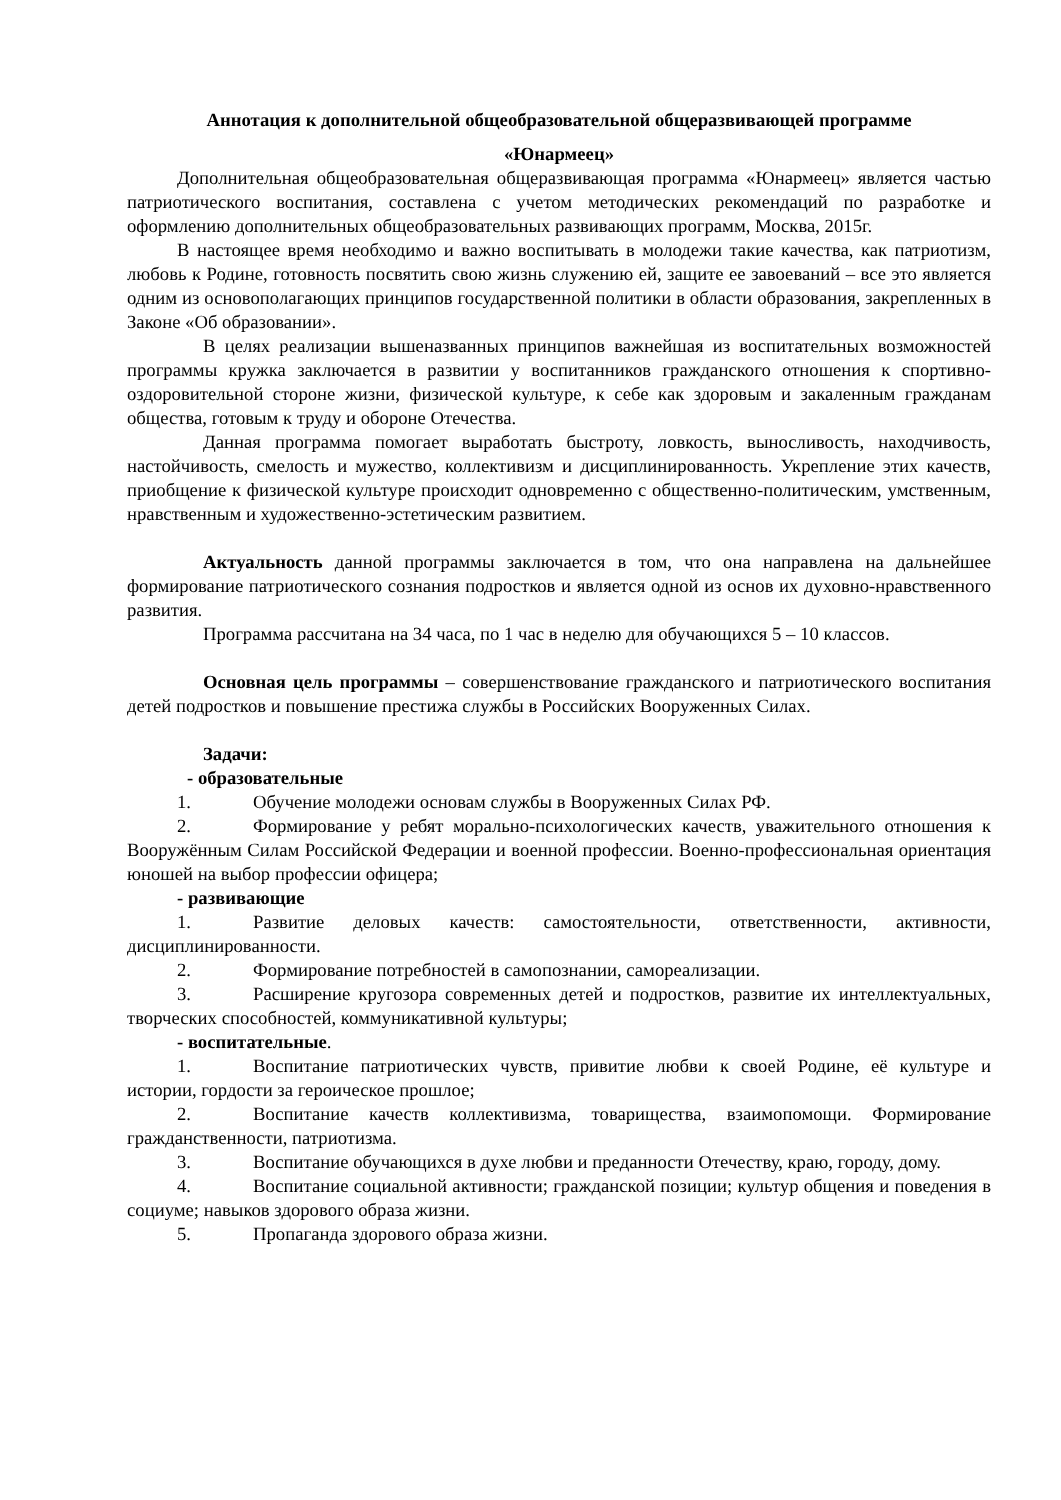Аннотация к дополнительной общеобразовательной общеразвивающей программе
«Юнармеец»
Дополнительная общеобразовательная общеразвивающая программа «Юнармеец» является частью патриотического воспитания, составлена с учетом методических рекомендаций по разработке и оформлению дополнительных общеобразовательных развивающих программ, Москва, 2015г.
В настоящее время необходимо и важно воспитывать в молодежи такие качества, как патриотизм, любовь к Родине, готовность посвятить свою жизнь служению ей, защите ее завоеваний – все это является одним из основополагающих принципов государственной политики в области образования, закрепленных в Законе «Об образовании».
В целях реализации вышеназванных принципов важнейшая из воспитательных возможностей программы кружка заключается в развитии у воспитанников гражданского отношения к спортивно-оздоровительной стороне жизни, физической культуре, к себе как здоровым и закаленным гражданам общества, готовым к труду и обороне Отечества.
Данная программа помогает выработать быстроту, ловкость, выносливость, находчивость, настойчивость, смелость и мужество, коллективизм и дисциплинированность. Укрепление этих качеств, приобщение к физической культуре происходит одновременно с общественно-политическим, умственным, нравственным и художественно-эстетическим развитием.
Актуальность данной программы заключается в том, что она направлена на дальнейшее формирование патриотического сознания подростков и является одной из основ их духовно-нравственного развития.
Программа рассчитана на 34 часа, по 1 час в неделю для обучающихся 5 – 10 классов.
Основная цель программы – совершенствование гражданского и патриотического воспитания детей подростков и повышение престижа службы в Российских Вооруженных Силах.
Задачи:
- образовательные
1. Обучение молодежи основам службы в Вооруженных Силах РФ.
2. Формирование у ребят морально-психологических качеств, уважительного отношения к Вооружённым Силам Российской Федерации и военной профессии. Военно-профессиональная ориентация юношей на выбор профессии офицера;
- развивающие
1. Развитие деловых качеств: самостоятельности, ответственности, активности, дисциплинированности.
2. Формирование потребностей в самопознании, самореализации.
3. Расширение кругозора современных детей и подростков, развитие их интеллектуальных, творческих способностей, коммуникативной культуры;
- воспитательные.
1. Воспитание патриотических чувств, привитие любви к своей Родине, её культуре и истории, гордости за героическое прошлое;
2. Воспитание качеств коллективизма, товарищества, взаимопомощи. Формирование гражданственности, патриотизма.
3. Воспитание обучающихся в духе любви и преданности Отечеству, краю, городу, дому.
4. Воспитание социальной активности; гражданской позиции; культур общения и поведения в социуме; навыков здорового образа жизни.
5. Пропаганда здорового образа жизни.